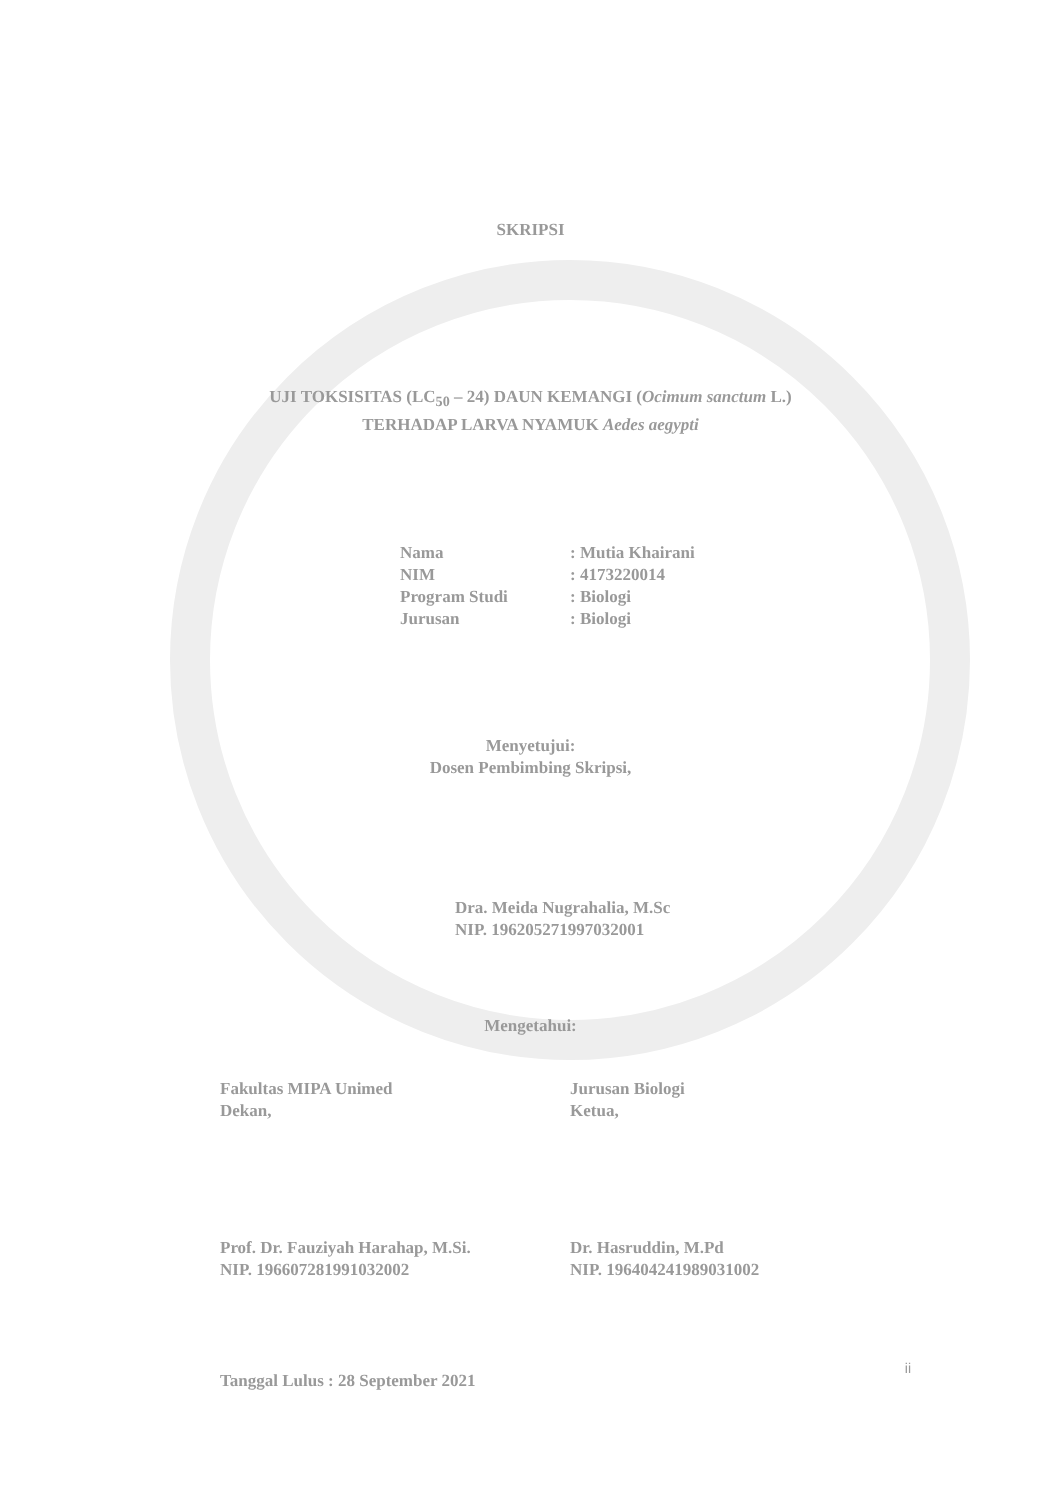SKRIPSI
UJI TOKSISITAS (LC<sub>50</sub> – 24) DAUN KEMANGI (Ocimum sanctum L.)
TERHADAP LARVA NYAMUK Aedes aegypti
| Nama | : Mutia Khairani |
| NIM | : 4173220014 |
| Program Studi | : Biologi |
| Jurusan | : Biologi |
Menyetujui:
Dosen Pembimbing Skripsi,
Dra. Meida Nugrahalia, M.Sc
NIP. 196205271997032001
Mengetahui:
Fakultas MIPA Unimed
Dekan,
Prof. Dr. Fauziyah Harahap, M.Si.
NIP. 196607281991032002
Jurusan Biologi
Ketua,
Dr. Hasruddin, M.Pd
NIP. 196404241989031002
Tanggal Lulus : 28 September 2021
ii